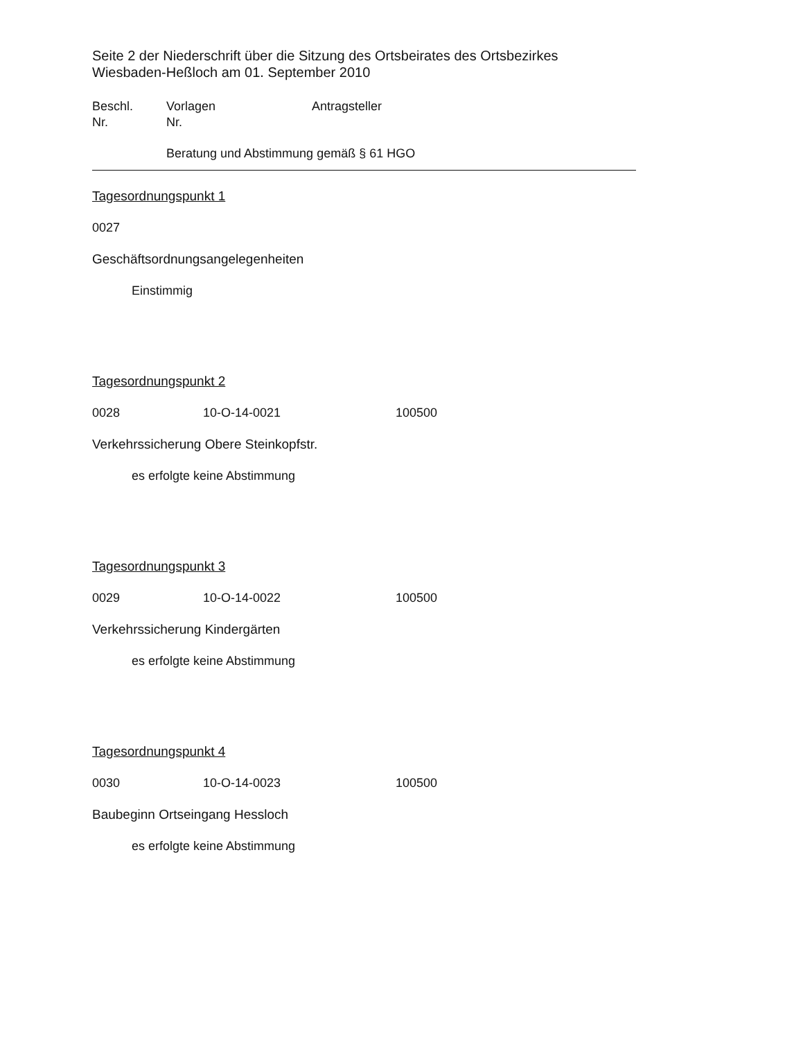Seite 2 der Niederschrift über die Sitzung des Ortsbeirates des Ortsbezirkes
Wiesbaden-Heßloch am 01. September 2010
Beschl. Vorlagen Antragsteller
Nr. Nr.
Beratung und Abstimmung gemäß § 61 HGO
Tagesordnungspunkt 1
0027
Geschäftsordnungsangelegenheiten
Einstimmig
Tagesordnungspunkt 2
0028 10-O-14-0021 100500
Verkehrssicherung Obere Steinkopfstr.
es erfolgte keine Abstimmung
Tagesordnungspunkt 3
0029 10-O-14-0022 100500
Verkehrssicherung Kindergärten
es erfolgte keine Abstimmung
Tagesordnungspunkt 4
0030 10-O-14-0023 100500
Baubeginn Ortseingang Hessloch
es erfolgte keine Abstimmung